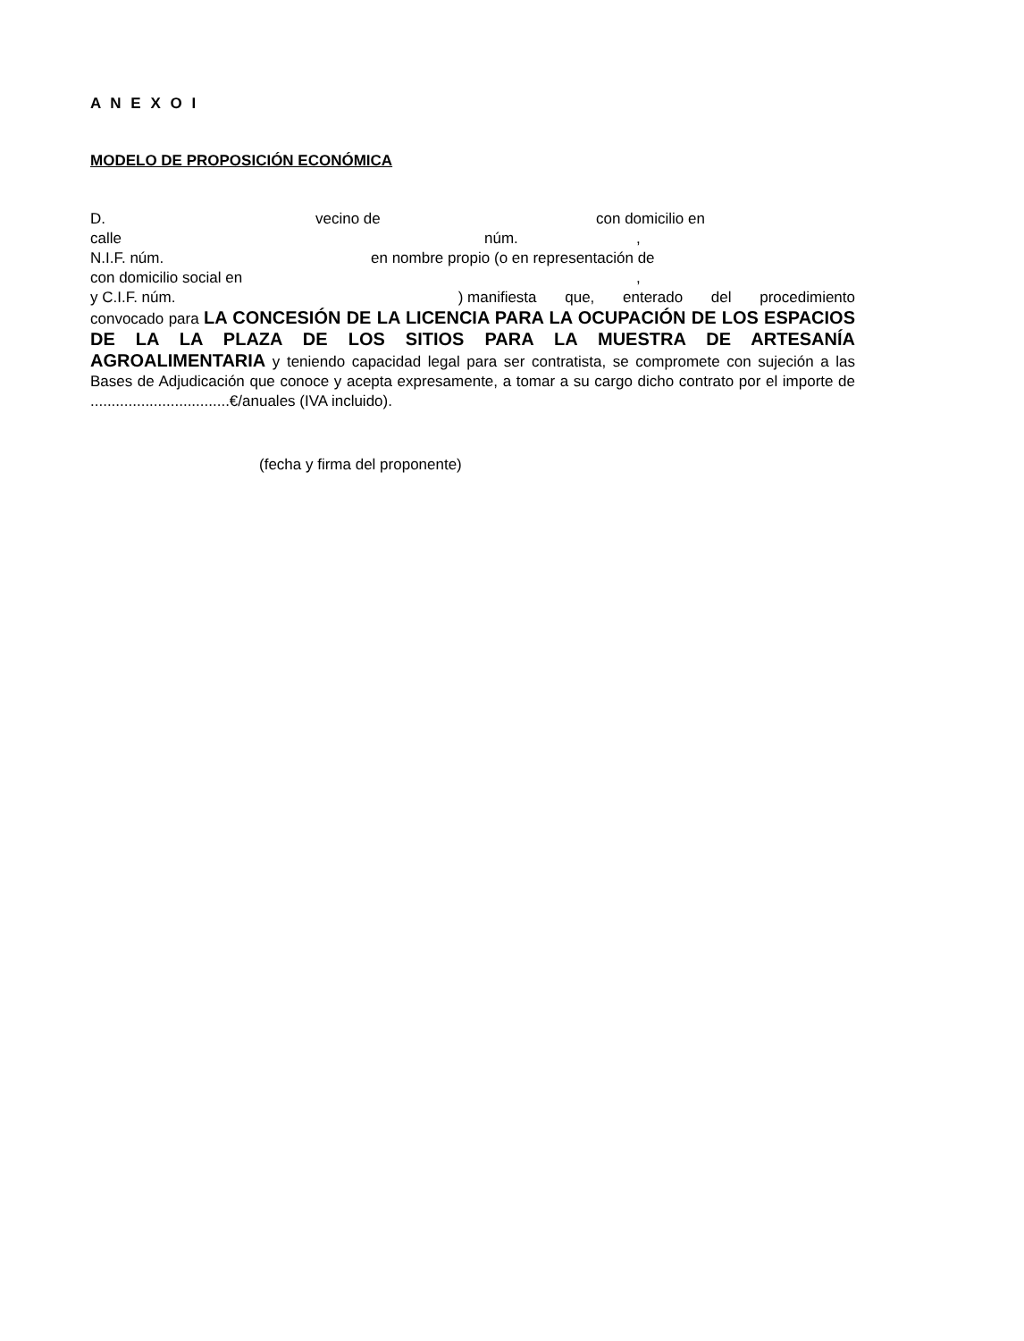A N E X O I
MODELO DE PROPOSICIÓN ECONÓMICA
D. vecino de con domicilio en
calle núm.,
N.I.F. núm. en nombre propio (o en representación de
con domicilio social en,
y C.I.F. núm.) manifiesta que, enterado del procedimiento
convocado para LA CONCESIÓN DE LA LICENCIA PARA LA OCUPACIÓN DE LOS ESPACIOS DE LA LA PLAZA DE LOS SITIOS PARA LA MUESTRA DE ARTESANÍA AGROALIMENTARIA y teniendo capacidad legal para ser contratista, se compromete con sujeción a las Bases de Adjudicación que conoce y acepta expresamente, a tomar a su cargo dicho contrato por el importe de .................................€/anuales (IVA incluido).
(fecha y firma del proponente)